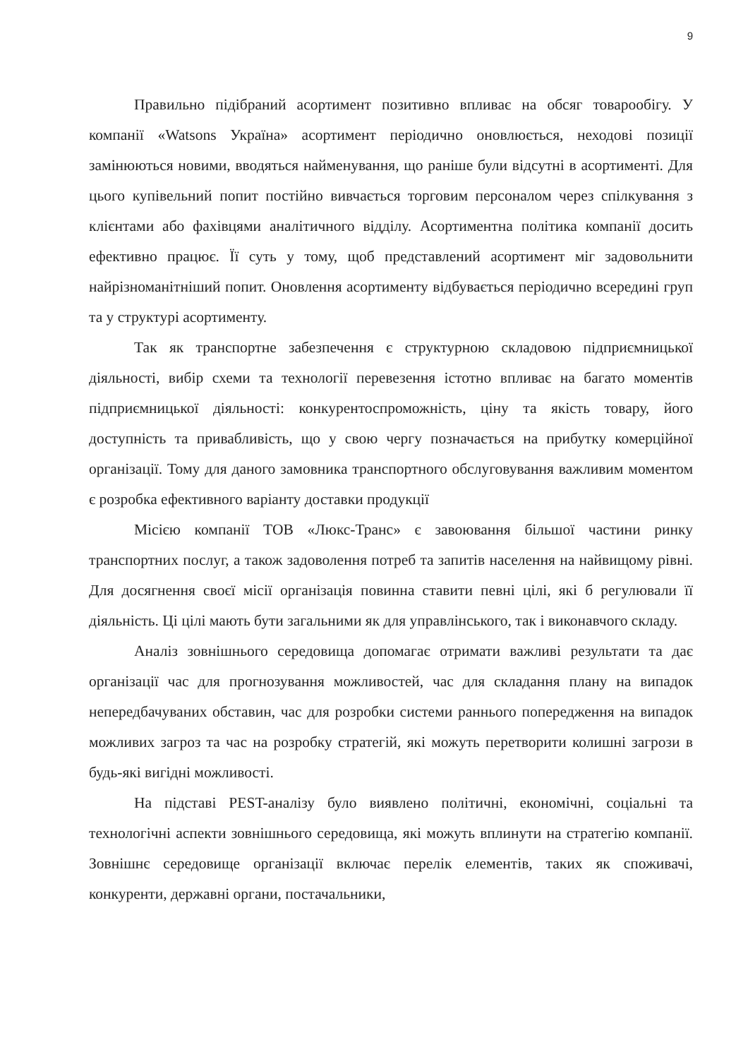9
Правильно підібраний асортимент позитивно впливає на обсяг товарообігу. У компанії «Watsons Україна» асортимент періодично оновлюється, неходові позиції замінюються новими, вводяться найменування, що раніше були відсутні в асортименті. Для цього купівельний попит постійно вивчається торговим персоналом через спілкування з клієнтами або фахівцями аналітичного відділу. Асортиментна політика компанії досить ефективно працює. Її суть у тому, щоб представлений асортимент міг задовольнити найрізноманітніший попит. Оновлення асортименту відбувається періодично всередині груп та у структурі асортименту.
Так як транспортне забезпечення є структурною складовою підприємницької діяльності, вибір схеми та технології перевезення істотно впливає на багато моментів підприємницької діяльності: конкурентоспроможність, ціну та якість товару, його доступність та привабливість, що у свою чергу позначається на прибутку комерційної організації. Тому для даного замовника транспортного обслуговування важливим моментом є розробка ефективного варіанту доставки продукції
Місією компанії ТОВ «Люкс-Транс» є завоювання більшої частини ринку транспортних послуг, а також задоволення потреб та запитів населення на найвищому рівні. Для досягнення своєї місії організація повинна ставити певні цілі, які б регулювали її діяльність. Ці цілі мають бути загальними як для управлінського, так і виконавчого складу.
Аналіз зовнішнього середовища допомагає отримати важливі результати та дає організації час для прогнозування можливостей, час для складання плану на випадок непередбачуваних обставин, час для розробки системи раннього попередження на випадок можливих загроз та час на розробку стратегій, які можуть перетворити колишні загрози в будь-які вигідні можливості.
На підставі PEST-аналізу було виявлено політичні, економічні, соціальні та технологічні аспекти зовнішнього середовища, які можуть вплинути на стратегію компанії. Зовнішнє середовище організації включає перелік елементів, таких як споживачі, конкуренти, державні органи, постачальники,